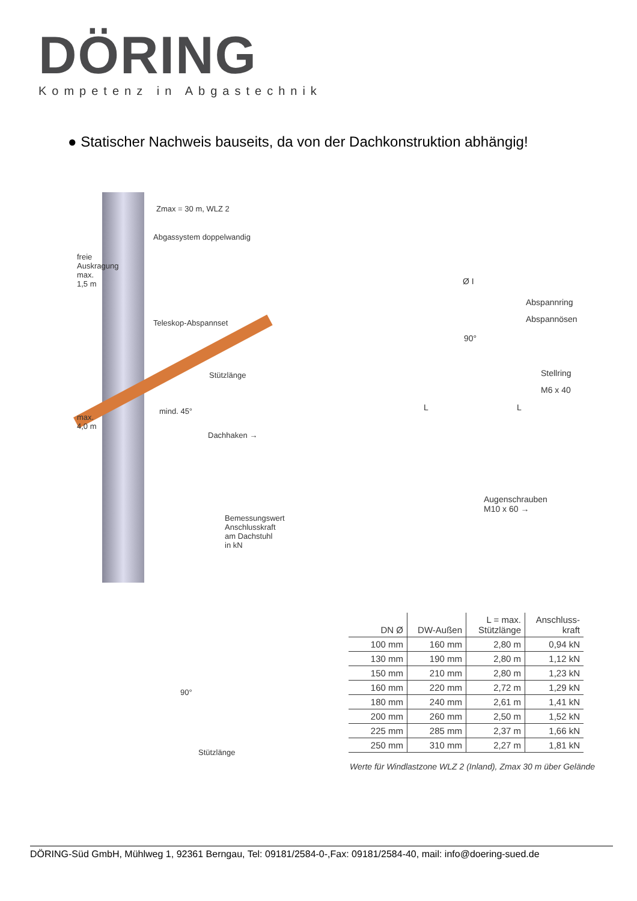DÖRING
Kompetenz in Abgastechnik
● Statischer Nachweis bauseits, da von der Dachkonstruktion abhängig!
Zmax = 30 m, WLZ 2
Abgassystem doppelwandig
freie
Auskragung
max.
1,5 m
Teleskop-Abspannset
Stützlänge
mind. 45°
max.
4,0 m
Dachhaken →
Bemessungswert
Anschlusskraft
am Dachstuhl
in kN
90°
Stützlänge
Ø I
Abspannring
Abspannösen
90°
Stellring
M6 x 40
L L
Augenschrauben
M10 x 60 →
| DN Ø | DW-Außen | L = max. Stützlänge | Anschluss- kraft |
| --- | --- | --- | --- |
| 100 mm | 160 mm | 2,80 m | 0,94 kN |
| 130 mm | 190 mm | 2,80 m | 1,12 kN |
| 150 mm | 210 mm | 2,80 m | 1,23 kN |
| 160 mm | 220 mm | 2,72 m | 1,29 kN |
| 180 mm | 240 mm | 2,61 m | 1,41 kN |
| 200 mm | 260 mm | 2,50 m | 1,52 kN |
| 225 mm | 285 mm | 2,37 m | 1,66 kN |
| 250 mm | 310 mm | 2,27 m | 1,81 kN |
Werte für Windlastzone WLZ 2 (Inland), Zmax 30 m über Gelände
DÖRING-Süd GmbH, Mühlweg 1, 92361 Berngau, Tel: 09181/2584-0-,Fax: 09181/2584-40, mail: info@doering-sued.de